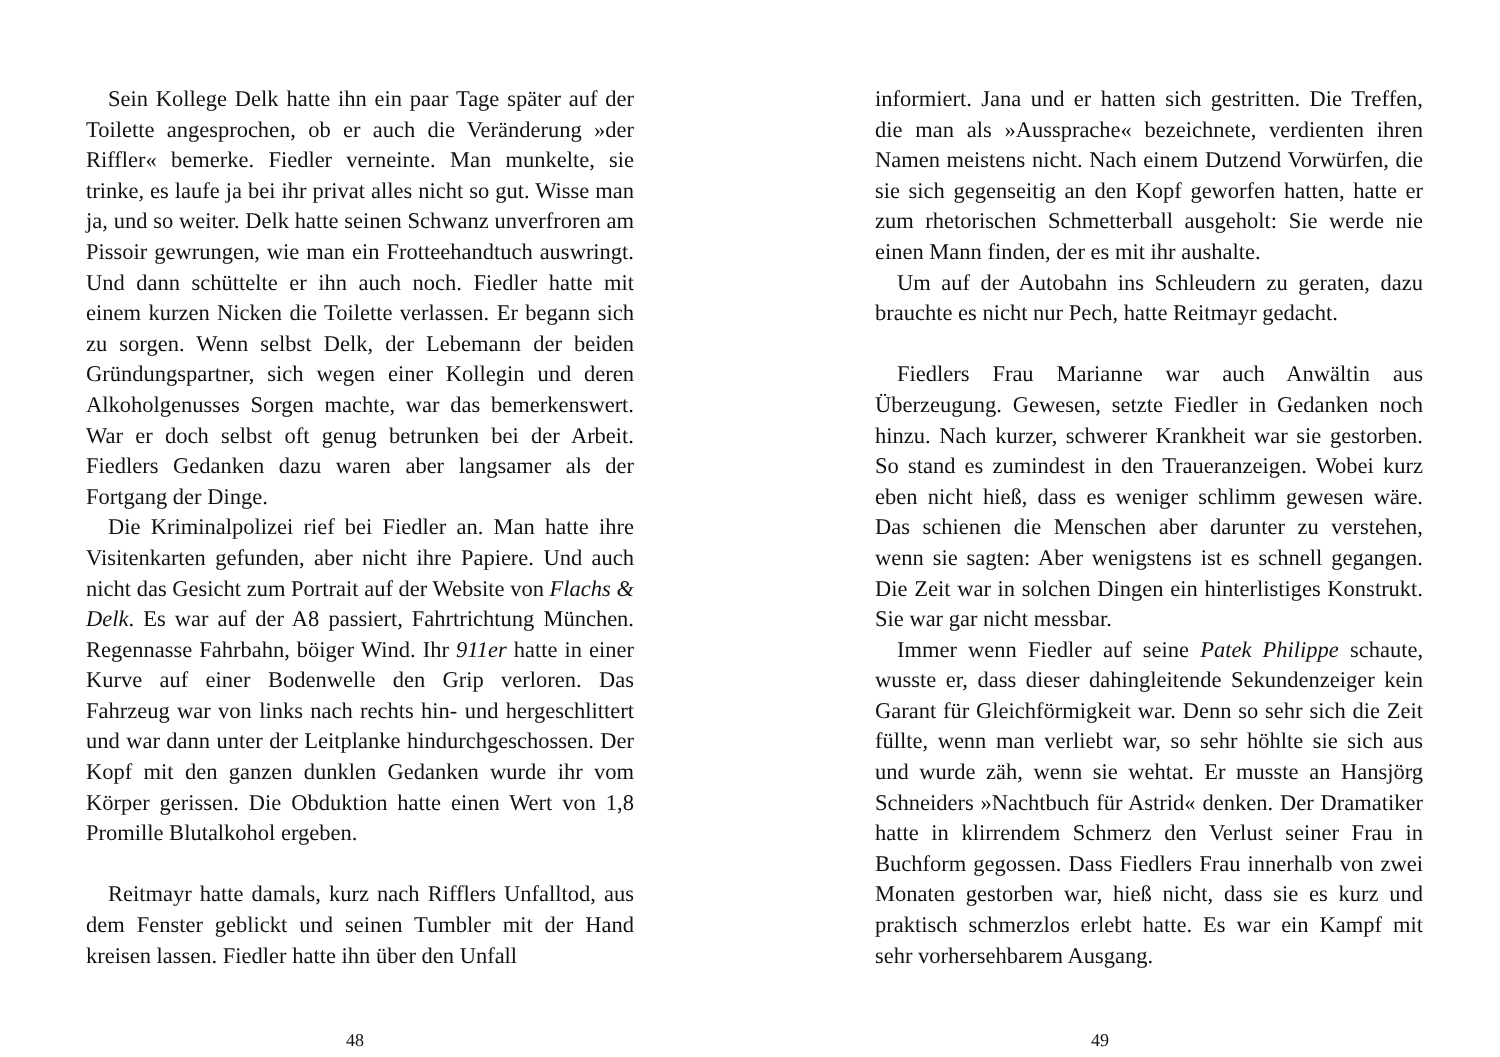Sein Kollege Delk hatte ihn ein paar Tage später auf der Toilette angesprochen, ob er auch die Veränderung »der Riffler« bemerke. Fiedler verneinte. Man munkelte, sie trinke, es laufe ja bei ihr privat alles nicht so gut. Wisse man ja, und so weiter. Delk hatte seinen Schwanz unverfroren am Pissoir gewrungen, wie man ein Frotteehandtuch auswringt. Und dann schüttelte er ihn auch noch. Fiedler hatte mit einem kurzen Nicken die Toilette verlassen. Er begann sich zu sorgen. Wenn selbst Delk, der Lebemann der beiden Gründungspartner, sich wegen einer Kollegin und deren Alkoholgenusses Sorgen machte, war das bemerkenswert. War er doch selbst oft genug betrunken bei der Arbeit. Fiedlers Gedanken dazu waren aber langsamer als der Fortgang der Dinge.
Die Kriminalpolizei rief bei Fiedler an. Man hatte ihre Visitenkarten gefunden, aber nicht ihre Papiere. Und auch nicht das Gesicht zum Portrait auf der Website von Flachs & Delk. Es war auf der A8 passiert, Fahrtrichtung München. Regennasse Fahrbahn, böiger Wind. Ihr 911er hatte in einer Kurve auf einer Bodenwelle den Grip verloren. Das Fahrzeug war von links nach rechts hin- und hergeschlittert und war dann unter der Leitplanke hindurchgeschossen. Der Kopf mit den ganzen dunklen Gedanken wurde ihr vom Körper gerissen. Die Obduktion hatte einen Wert von 1,8 Promille Blutalkohol ergeben.
Reitmayr hatte damals, kurz nach Rifflers Unfalltod, aus dem Fenster geblickt und seinen Tumbler mit der Hand kreisen lassen. Fiedler hatte ihn über den Unfall
48
informiert. Jana und er hatten sich gestritten. Die Treffen, die man als »Aussprache« bezeichnete, verdienten ihren Namen meistens nicht. Nach einem Dutzend Vorwürfen, die sie sich gegenseitig an den Kopf geworfen hatten, hatte er zum rhetorischen Schmetterball ausgeholt: Sie werde nie einen Mann finden, der es mit ihr aushalte.
Um auf der Autobahn ins Schleudern zu geraten, dazu brauchte es nicht nur Pech, hatte Reitmayr gedacht.
Fiedlers Frau Marianne war auch Anwältin aus Überzeugung. Gewesen, setzte Fiedler in Gedanken noch hinzu. Nach kurzer, schwerer Krankheit war sie gestorben. So stand es zumindest in den Traueranzeigen. Wobei kurz eben nicht hieß, dass es weniger schlimm gewesen wäre. Das schienen die Menschen aber darunter zu verstehen, wenn sie sagten: Aber wenigstens ist es schnell gegangen. Die Zeit war in solchen Dingen ein hinterlistiges Konstrukt. Sie war gar nicht messbar.
Immer wenn Fiedler auf seine Patek Philippe schaute, wusste er, dass dieser dahingleitende Sekundenzeiger kein Garant für Gleichförmigkeit war. Denn so sehr sich die Zeit füllte, wenn man verliebt war, so sehr höhlte sie sich aus und wurde zäh, wenn sie wehtat. Er musste an Hansjörg Schneiders »Nachtbuch für Astrid« denken. Der Dramatiker hatte in klirrendem Schmerz den Verlust seiner Frau in Buchform gegossen. Dass Fiedlers Frau innerhalb von zwei Monaten gestorben war, hieß nicht, dass sie es kurz und praktisch schmerzlos erlebt hatte. Es war ein Kampf mit sehr vorhersehbarem Ausgang.
49